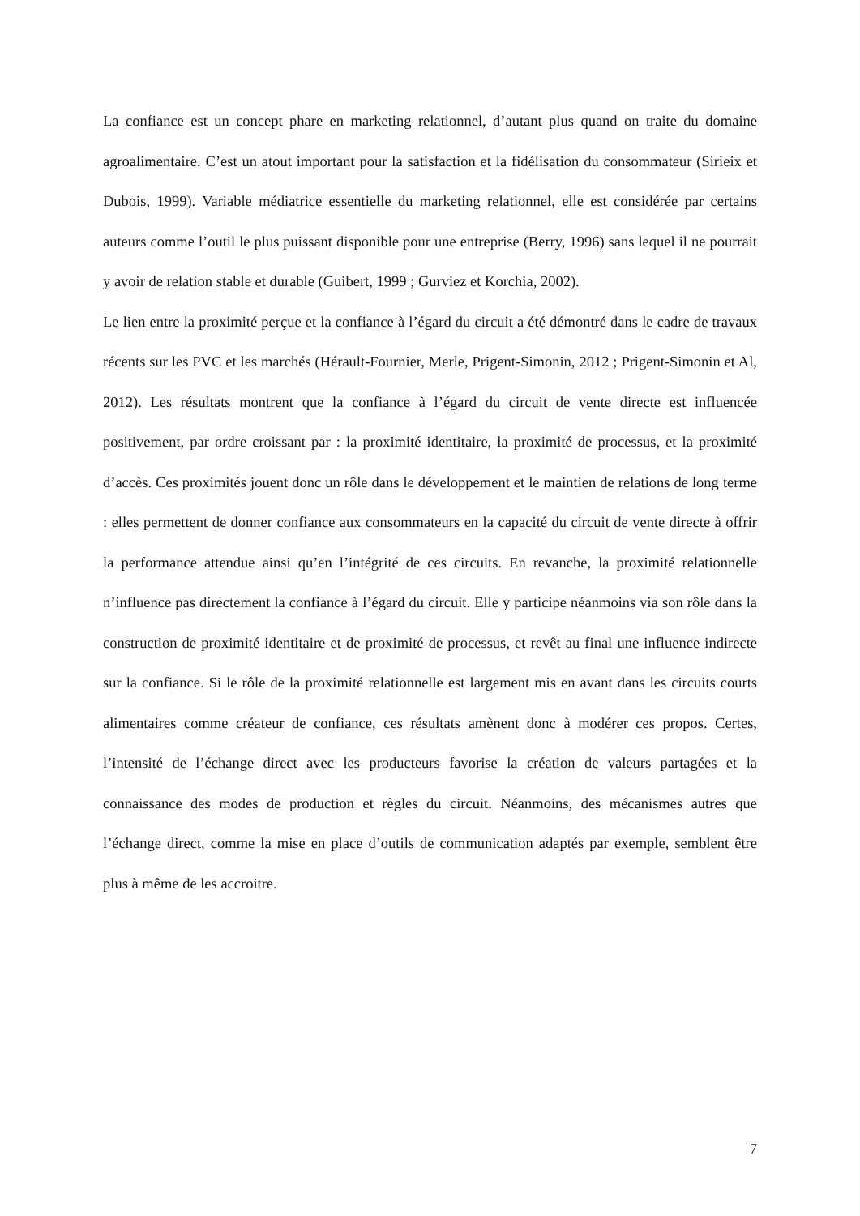La confiance est un concept phare en marketing relationnel, d’autant plus quand on traite du domaine agroalimentaire. C’est un atout important pour la satisfaction et la fidélisation du consommateur (Sirieix et Dubois, 1999). Variable médiatrice essentielle du marketing relationnel, elle est considérée par certains auteurs comme l’outil le plus puissant disponible pour une entreprise (Berry, 1996) sans lequel il ne pourrait y avoir de relation stable et durable (Guibert, 1999 ; Gurviez et Korchia, 2002).
Le lien entre la proximité perçue et la confiance à l’égard du circuit a été démontré dans le cadre de travaux récents sur les PVC et les marchés (Hérault-Fournier, Merle, Prigent-Simonin, 2012 ; Prigent-Simonin et Al, 2012). Les résultats montrent que la confiance à l’égard du circuit de vente directe est influencée positivement, par ordre croissant par : la proximité identitaire, la proximité de processus, et la proximité d’accès. Ces proximités jouent donc un rôle dans le développement et le maintien de relations de long terme : elles permettent de donner confiance aux consommateurs en la capacité du circuit de vente directe à offrir la performance attendue ainsi qu’en l’intégrité de ces circuits. En revanche, la proximité relationnelle n’influence pas directement la confiance à l’égard du circuit. Elle y participe néanmoins via son rôle dans la construction de proximité identitaire et de proximité de processus, et revêt au final une influence indirecte sur la confiance. Si le rôle de la proximité relationnelle est largement mis en avant dans les circuits courts alimentaires comme créateur de confiance, ces résultats amènent donc à modérer ces propos. Certes, l’intensité de l’échange direct avec les producteurs favorise la création de valeurs partagées et la connaissance des modes de production et règles du circuit. Néanmoins, des mécanismes autres que l’échange direct, comme la mise en place d’outils de communication adaptés par exemple, semblent être plus à même de les accroitre.
7